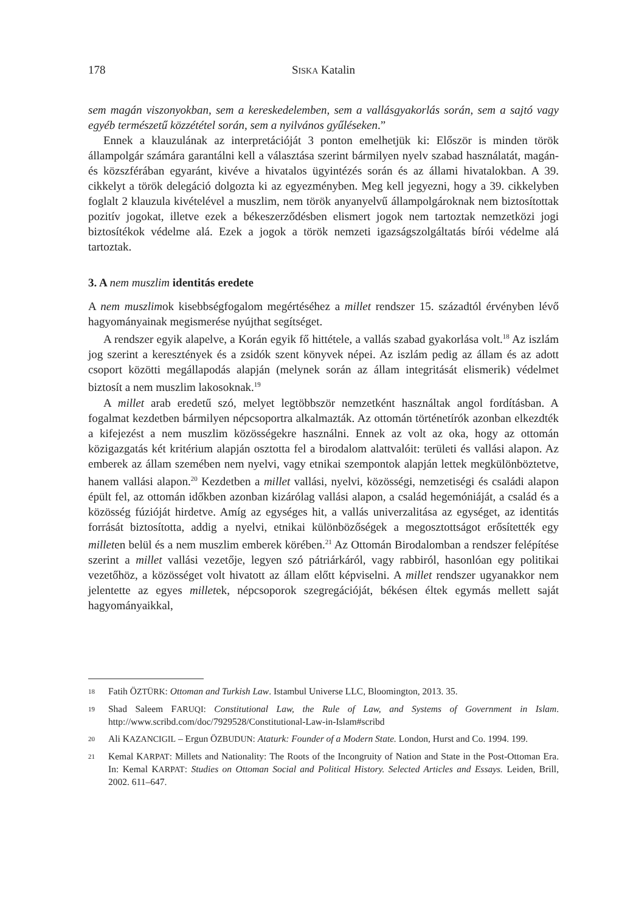178 SISKA Katalin
sem magán viszonyokban, sem a kereskedelemben, sem a vallásgyakorlás során, sem a sajtó vagy egyéb természetű közzététel során, sem a nyilvános gyűléseken.”
Ennek a klauzulának az interpretációját 3 ponton emelhetjük ki: Először is minden török állampolgár számára garantálni kell a választása szerint bármilyen nyelv szabad használatát, magán- és közszférában egyaránt, kivéve a hivatalos ügyintézés során és az állami hivatalokban. A 39. cikkelyt a török delegáció dolgozta ki az egyezményben. Meg kell jegyezni, hogy a 39. cikkelyben foglalt 2 klauzula kivételével a muszlim, nem török anyanyelvű állampolgároknak nem biztosítottak pozitív jogokat, illetve ezek a békeszerződésben elismert jogok nem tartoztak nemzetközi jogi biztosítékok védelme alá. Ezek a jogok a török nemzeti igazságszolgáltatás bírói védelme alá tartoztak.
3. A nem muszlim identitás eredete
A nem muszlimok kisebbségfogalom megértéséhez a millet rendszer 15. századtól érvényben lévő hagyományainak megismerése nyújthat segítséget.
A rendszer egyik alapelve, a Korán egyik fő hittétele, a vallás szabad gyakorlása volt.<sup>18</sup> Az iszlám jog szerint a keresztények és a zsidók szent könyvek népei. Az iszlám pedig az állam és az adott csoport közötti megállapodás alapján (melynek során az állam integritását elismerik) védelmet biztosít a nem muszlim lakosoknak.<sup>19</sup>
A millet arab eredetű szó, melyet legtöbbször nemzetként használtak angol fordításban. A fogalmat kezdetben bármilyen népcsoportra alkalmazták. Az ottomán történetírók azonban elkezdték a kifejezést a nem muszlim közösségekre használni. Ennek az volt az oka, hogy az ottomán közigazgatás két kritérium alapján osztotta fel a birodalom alattvalóit: területi és vallási alapon. Az emberek az állam szemében nem nyelvi, vagy etnikai szempontok alapján lettek megkülönböztetve, hanem vallási alapon.<sup>20</sup> Kezdetben a millet vallási, nyelvi, közösségi, nemzetiségi és családi alapon épült fel, az ottomán időkben azonban kizárólag vallási alapon, a család hegemóniáját, a család és a közösség fúzióját hirdetve. Amíg az egységes hit, a vallás univerzalitása az egységet, az identitás forrását biztosította, addig a nyelvi, etnikai különbözőségek a megosztottságot erősítették egy milleten belül és a nem muszlim emberek körében.<sup>21</sup> Az Ottomán Birodalomban a rendszer felépítése szerint a millet vallási vezetője, legyen szó pátriárkáról, vagy rabbiról, hasonlóan egy politikai vezetőhöz, a közösséget volt hivatott az állam előtt képviselni. A millet rendszer ugyanakkor nem jelentette az egyes milletek, népcsoporok szegregációját, békésen éltek egymás mellett saját hagyományaikkal,
18 Fatih ÖZTÜRK: Ottoman and Turkish Law. Istambul Universe LLC, Bloomington, 2013. 35.
19 Shad Saleem FARUQI: Constitutional Law, the Rule of Law, and Systems of Government in Islam. http://www.scribd.com/doc/7929528/Constitutional-Law-in-Islam#scribd
20 Ali KAZANCIGIL – Ergun ÖZBUDUN: Ataturk: Founder of a Modern State. London, Hurst and Co. 1994. 199.
21 Kemal KARPAT: Millets and Nationality: The Roots of the Incongruity of Nation and State in the Post-Ottoman Era. In: Kemal KARPAT: Studies on Ottoman Social and Political History. Selected Articles and Essays. Leiden, Brill, 2002. 611–647.